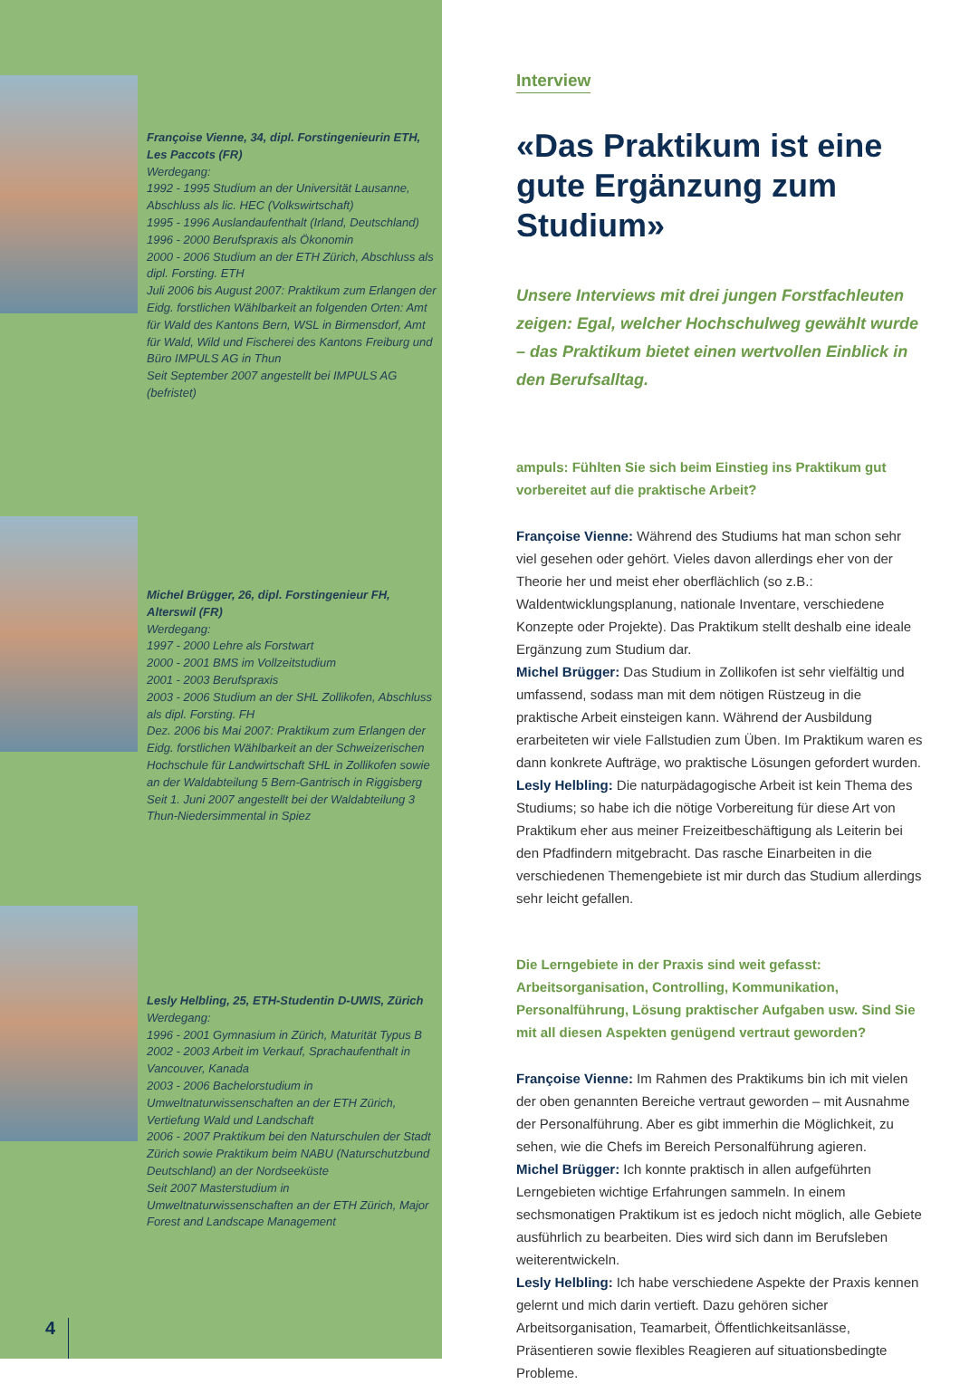Françoise Vienne, 34, dipl. Forstingenieurin ETH, Les Paccots (FR)
Werdegang:
1992 - 1995 Studium an der Universität Lausanne, Abschluss als lic. HEC (Volkswirtschaft)
1995 - 1996 Auslandaufenthalt (Irland, Deutschland)
1996 - 2000 Berufspraxis als Ökonomin
2000 - 2006 Studium an der ETH Zürich, Abschluss als dipl. Forsting. ETH
Juli 2006 bis August 2007: Praktikum zum Erlangen der Eidg. forstlichen Wählbarkeit an folgenden Orten: Amt für Wald des Kantons Bern, WSL in Birmensdorf, Amt für Wald, Wild und Fischerei des Kantons Freiburg und Büro IMPULS AG in Thun
Seit September 2007 angestellt bei IMPULS AG (befristet)
Michel Brügger, 26, dipl. Forstingenieur FH, Alterswil (FR)
Werdegang:
1997 - 2000 Lehre als Forstwart
2000 - 2001 BMS im Vollzeitstudium
2001 - 2003 Berufspraxis
2003 - 2006 Studium an der SHL Zollikofen, Abschluss als dipl. Forsting. FH
Dez. 2006 bis Mai 2007: Praktikum zum Erlangen der Eidg. forstlichen Wählbarkeit an der Schweizerischen Hochschule für Landwirtschaft SHL in Zollikofen sowie an der Waldabteilung 5 Bern-Gantrisch in Riggisberg
Seit 1. Juni 2007 angestellt bei der Waldabteilung 3 Thun-Niedersimmental in Spiez
Lesly Helbling, 25, ETH-Studentin D-UWIS, Zürich
Werdegang:
1996 - 2001 Gymnasium in Zürich, Maturität Typus B
2002 - 2003 Arbeit im Verkauf, Sprachaufenthalt in Vancouver, Kanada
2003 - 2006 Bachelorstudium in Umweltnaturwissenschaften an der ETH Zürich, Vertiefung Wald und Landschaft
2006 - 2007 Praktikum bei den Naturschulen der Stadt Zürich sowie Praktikum beim NABU (Naturschutzbund Deutschland) an der Nordseeküste
Seit 2007 Masterstudium in Umweltnaturwissenschaften an der ETH Zürich, Major Forest and Landscape Management
4
Interview
«Das Praktikum ist eine gute Ergänzung zum Studium»
Unsere Interviews mit drei jungen Forstfachleuten zeigen: Egal, welcher Hochschulweg gewählt wurde – das Praktikum bietet einen wertvollen Einblick in den Berufsalltag.
ampuls: Fühlten Sie sich beim Einstieg ins Praktikum gut vorbereitet auf die praktische Arbeit?
Françoise Vienne: Während des Studiums hat man schon sehr viel gesehen oder gehört. Vieles davon allerdings eher von der Theorie her und meist eher oberflächlich (so z.B.: Waldentwicklungsplanung, nationale Inventare, verschiedene Konzepte oder Projekte). Das Praktikum stellt deshalb eine ideale Ergänzung zum Studium dar.
Michel Brügger: Das Studium in Zollikofen ist sehr vielfältig und umfassend, sodass man mit dem nötigen Rüstzeug in die praktische Arbeit einsteigen kann. Während der Ausbildung erarbeiteten wir viele Fallstudien zum Üben. Im Praktikum waren es dann konkrete Aufträge, wo praktische Lösungen gefordert wurden.
Lesly Helbling: Die naturpädagogische Arbeit ist kein Thema des Studiums; so habe ich die nötige Vorbereitung für diese Art von Praktikum eher aus meiner Freizeitbeschäftigung als Leiterin bei den Pfadfindern mitgebracht. Das rasche Einarbeiten in die verschiedenen Themengebiete ist mir durch das Studium allerdings sehr leicht gefallen.
Die Lerngebiete in der Praxis sind weit gefasst: Arbeitsorganisation, Controlling, Kommunikation, Personalführung, Lösung praktischer Aufgaben usw. Sind Sie mit all diesen Aspekten genügend vertraut geworden?
Françoise Vienne: Im Rahmen des Praktikums bin ich mit vielen der oben genannten Bereiche vertraut geworden – mit Ausnahme der Personalführung. Aber es gibt immerhin die Möglichkeit, zu sehen, wie die Chefs im Bereich Personalführung agieren.
Michel Brügger: Ich konnte praktisch in allen aufgeführten Lerngebieten wichtige Erfahrungen sammeln. In einem sechsmonatigen Praktikum ist es jedoch nicht möglich, alle Gebiete ausführlich zu bearbeiten. Dies wird sich dann im Berufsleben weiterentwickeln.
Lesly Helbling: Ich habe verschiedene Aspekte der Praxis kennen gelernt und mich darin vertieft. Dazu gehören sicher Arbeitsorganisation, Teamarbeit, Öffentlichkeitsanlässe, Präsentieren sowie flexibles Reagieren auf situationsbedingte Probleme.